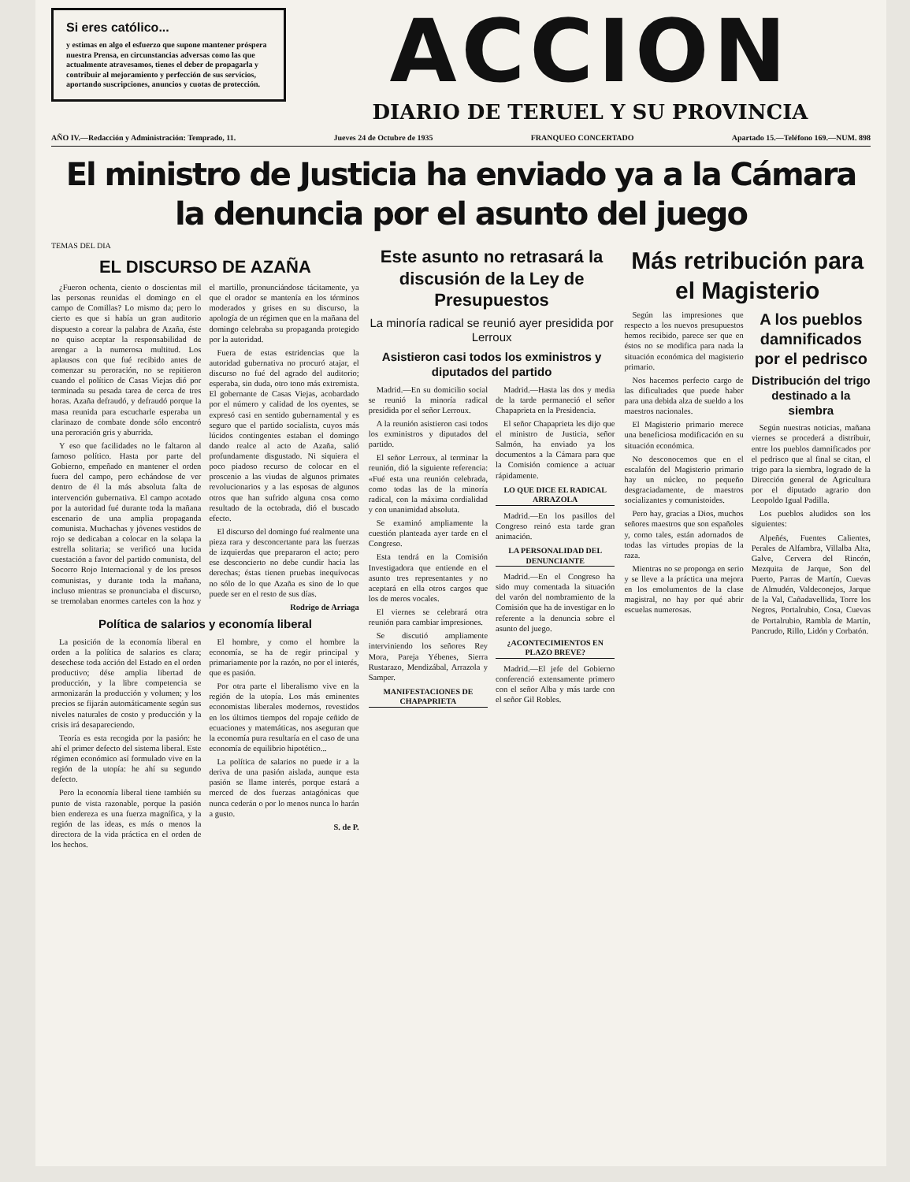Si eres católico...
y estimas en algo el esfuerzo que supone mantener próspera nuestra Prensa, en circunstancias adversas como las que actualmente atravesamos, tienes el deber de propagarla y contribuir al mejoramiento y perfección de sus servicios, aportando suscripciones, anuncios y cuotas de protección.
ACCION
DIARIO DE TERUEL Y SU PROVINCIA
AÑO IV.—Redacción y Administración: Temprado, 11. Jueves 24 de Octubre de 1935 FRANQUEO CONCERTADO Apartado 15.—Teléfono 169.—NUM. 898
El ministro de Justicia ha enviado ya a la Cámara la denuncia por el asunto del juego
TEMAS DEL DIA
EL DISCURSO DE AZAÑA
¿Fueron ochenta, ciento o doscientas mil las personas reunidas el domingo en el campo de Comillas? Lo mismo da; pero lo cierto es que si había un gran auditorio dispuesto a corear la palabra de Azaña, éste no quiso aceptar la responsabilidad de arengar a la numerosa multitud. Los aplausos con que fué recibido antes de comenzar su peroración, no se repitieron cuando el político de Casas Viejas dió por terminada su pesada tarea de cerca de tres horas. Azaña defraudó, y defraudó porque la masa reunida para escucharle esperaba un clarinazo de combate donde sólo encontró una peroración gris y aburrida.
Y eso que facilidades no le faltaron al famoso político. Hasta por parte del Gobierno, empeñado en mantener el orden fuera del campo, pero echándose de ver dentro de él la más absoluta falta de intervención gubernativa. El campo acotado por la autoridad fué durante toda la mañana escenario de una amplia propaganda comunista. Muchachas y jóvenes vestidos de rojo se dedicaban a colocar en la solapa la estrella solitaria; se verificó una lucida cuestación a favor del partido comunista, del Socorro Rojo Internacional y de los presos comunistas, y durante toda la mañana, incluso mientras se pronunciaba el discurso, se tremolaban enormes carteles con la hoz y el martillo, pronunciándose tácitamente, ya que el orador se mantenía en los términos moderados y grises en su discurso, la apología de un régimen que en la mañana del domingo celebraba su propaganda protegido por la autoridad.
Fuera de estas estridencias que la autoridad gubernativa no procuró atajar, el discurso no fué del agrado del auditorio; esperaba, sin duda, otro tono más extremista. El gobernante de Casas Viejas, acobardado por el número y calidad de los oyentes, se expresó casi en sentido gubernamental y es seguro que el partido socialista, cuyos más lúcidos contingentes estaban el domingo dando realce al acto de Azaña, salió profundamente disgustado. Ni siquiera el poco piadoso recurso de colocar en el proscenio a las viudas de algunos primates revolucionarios y a las esposas de algunos otros que han sufrido alguna cosa como resultado de la octobrada, dió el buscado efecto.
El discurso del domingo fué realmente una pieza rara y desconcertante para las fuerzas de izquierdas que prepararon el acto; pero ese desconcierto no debe cundir hacia las derechas; éstas tienen pruebas inequívocas no sólo de lo que Azaña es sino de lo que puede ser en el resto de sus días.
Rodrigo de Arriaga
Política de salarios y economía liberal
La posición de la economía liberal en orden a la política de salarios es clara; desechese toda acción del Estado en el orden productivo; dése amplia libertad de producción, y la libre competencia se armonizarán la producción y volumen; y los precios se fijarán automáticamente según sus niveles naturales de costo y producción y la crisis irá desapareciendo.
Teoría es esta recogida por la pasión: he ahí el primer defecto del sistema liberal. Este régimen económico así formulado vive en la región de la utopía: he ahí su segundo defecto.
Pero la economía liberal tiene también su punto de vista razonable, porque la pasión bien endereza es una fuerza magnífica, y la región de las ideas, es más o menos la directora de la vida práctica en el orden de los hechos.
El hombre, y como el hombre la economía, se ha de regir principal y primariamente por la razón, no por el interés, que es pasión.
Por otra parte el liberalismo vive en la región de la utopía. Los más eminentes economistas liberales modernos, revestidos en los últimos tiempos del ropaje ceñido de ecuaciones y matemáticas, nos aseguran que la economía pura resultaría en el caso de una economía de equilibrio hipotético...
La política de salarios no puede ir a la deriva de una pasión aislada, aunque esta pasión se llame interés, porque estará a merced de dos fuerzas antagónicas que nunca cederán o por lo menos nunca lo harán a gusto.
S. de P.
Este asunto no retrasará la discusión de la Ley de Presupuestos
La minoría radical se reunió ayer presidida por Lerroux
Asistieron casi todos los exministros y diputados del partido
Madrid.—En su domicilio social se reunió la minoría radical presidida por el señor Lerroux.
A la reunión asistieron casi todos los exministros y diputados del partido.
El señor Lerroux, al terminar la reunión, dió la siguiente referencia: «Fué esta una reunión celebrada, como todas las de la minoría radical, con la máxima cordialidad y con unanimidad absoluta.
Se examinó ampliamente la cuestión planteada ayer tarde en el Congreso.
Esta tendrá en la Comisión Investigadora que entiende en el asunto tres representantes y no aceptará en ella otros cargos que los de meros vocales.
El viernes se celebrará otra reunión para cambiar impresiones.
Se discutió ampliamente interviniendo los señores Rey Mora, Pareja Yébenes, Sierra Rustarazo, Mendizábal, Arrazola y Samper.
MANIFESTACIONES DE CHAPAPRIETA
Madrid.—Hasta las dos y media de la tarde permaneció el señor Chapaprieta en la Presidencia.
El señor Chapaprieta les dijo que el ministro de Justicia, señor Salmón, ha enviado ya los documentos a la Cámara para que la Comisión comience a actuar rápidamente.
LO QUE DICE EL RADICAL ARRAZOLA
Madrid.—En los pasillos del Congreso reinó esta tarde gran animación.
LA PERSONALIDAD DEL DENUNCIANTE
Madrid.—En el Congreso ha sido muy comentada la situación del varón del nombramiento de la Comisión que ha de investigar en lo referente a la denuncia sobre el asunto del juego.
¿ACONTECIMIENTOS EN PLAZO BREVE?
Madrid.—El jefe del Gobierno conferenció extensamente primero con el señor Alba y más tarde con el señor Gil Robles.
Más retribución para el Magisterio
Según las impresiones que respecto a los nuevos presupuestos hemos recibido, parece ser que en éstos no se modifica para nada la situación económica del magisterio primario.
Nos hacemos perfecto cargo de las dificultades que puede haber para una debida alza de sueldo a los maestros nacionales.
El Magisterio primario merece una beneficiosa modificación en su situación económica.
No desconocemos que en el escalafón del Magisterio primario hay un núcleo, no pequeño desgraciadamente, de maestros socializantes y comunistoides.
Pero hay, gracias a Dios, muchos señores maestros que son españoles y, como tales, están adornados de todas las virtudes propias de la raza.
Mientras no se proponga en serio y se lleve a la práctica una mejora en los emolumentos de la clase magistral, no hay por qué abrir escuelas numerosas.
A los pueblos damnificados por el pedrisco
Distribución del trigo destinado a la siembra
Según nuestras noticias, mañana viernes se procederá a distribuir, entre los pueblos damnificados por el pedrisco que al final se citan, el trigo para la siembra, logrado de la Dirección general de Agricultura por el diputado agrario don Leopoldo Igual Padilla.
Los pueblos aludidos son los siguientes:
Alpeñés, Fuentes Calientes, Perales de Alfambra, Villalba Alta, Galve, Cervera del Rincón, Mezquita de Jarque, Son del Puerto, Parras de Martín, Cuevas de Almudén, Valdeconejos, Jarque de la Val, Cañadavellida, Torre los Negros, Portalrubio, Cosa, Cuevas de Portalrubio, Rambla de Martín, Pancrudo, Rillo, Lidón y Corbatón.